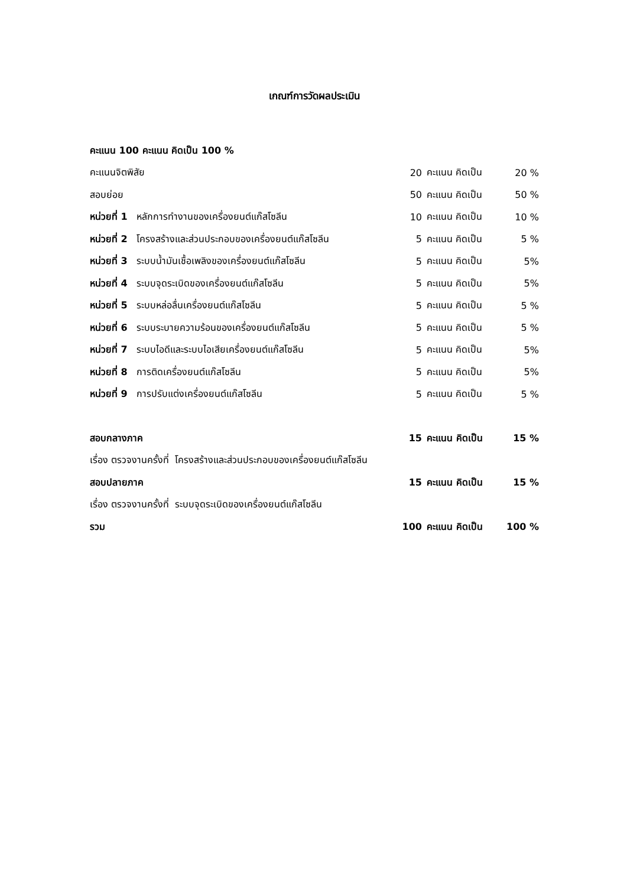เกณฑ์การวัดผลประเมิน
| คะแนน 100 คะแนน คิดเป็น 100 % | | | |
| คะแนนจิตพิสัย | 20 | คะแนน คิดเป็น | 20 % |
| สอบย่อย | 50 | คะแนน คิดเป็น | 50 % |
| หน่วยที่ 1 หลักการทำงานของเครื่องยนต์แก๊สโซลีน | 10 | คะแนน คิดเป็น | 10 % |
| หน่วยที่ 2 โครงสร้างและส่วนประกอบของเครื่องยนต์แก๊สโซลีน | 5 | คะแนน คิดเป็น | 5 % |
| หน่วยที่ 3 ระบบน้ำมันเชื้อเพลิงของเครื่องยนต์แก๊สโซลีน | 5 | คะแนน คิดเป็น | 5% |
| หน่วยที่ 4 ระบบจุดระเบิดของเครื่องยนต์แก๊สโซลีน | 5 | คะแนน คิดเป็น | 5% |
| หน่วยที่ 5 ระบบหล่อลื่นเครื่องยนต์แก๊สโซลีน | 5 | คะแนน คิดเป็น | 5 % |
| หน่วยที่ 6 ระบบระบายความร้อนของเครื่องยนต์แก๊สโซลีน | 5 | คะแนน คิดเป็น | 5 % |
| หน่วยที่ 7 ระบบไอดีและระบบไอเสียเครื่องยนต์แก๊สโซลีน | 5 | คะแนน คิดเป็น | 5% |
| หน่วยที่ 8 การติดเครื่องยนต์แก๊สโซลีน | 5 | คะแนน คิดเป็น | 5% |
| หน่วยที่ 9 การปรับแต่งเครื่องยนต์แก๊สโซลีน | 5 | คะแนน คิดเป็น | 5 % |
| สอบกลางภาค | 15 | คะแนน คิดเป็น | 15 % |
| เรื่อง ตรวจงานครั้งที่ โครงสร้างและส่วนประกอบของเครื่องยนต์แก๊สโซลีน | | | |
| สอบปลายภาค | 15 | คะแนน คิดเป็น | 15 % |
| เรื่อง ตรวจงานครั้งที่ ระบบจุดระเบิดของเครื่องยนต์แก๊สโซลีน | | | |
| รวม | 100 | คะแนน คิดเป็น | 100 % |